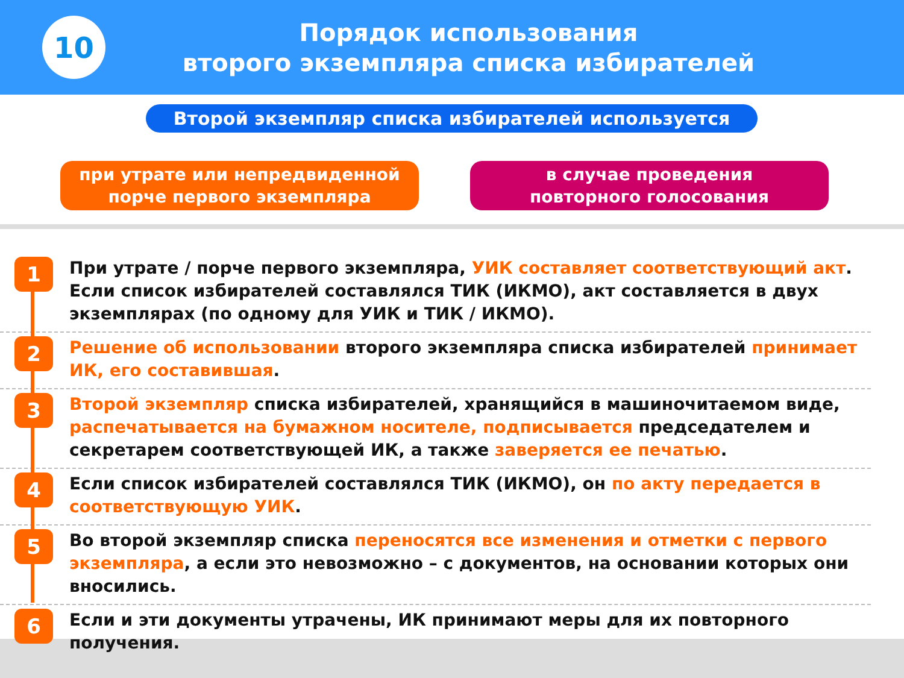10
Порядок использования
второго экземпляра списка избирателей
Второй экземпляр списка избирателей используется
при утрате или непредвиденной
порче первого экземпляра
в случае проведения
повторного голосования
1
При утрате / порче первого экземпляра, УИК составляет соответствующий акт. Если список избирателей составлялся ТИК (ИКМО), акт составляется в двух экземплярах (по одному для УИК и ТИК / ИКМО).
2
Решение об использовании второго экземпляра списка избирателей принимает ИК, его составившая.
3
Второй экземпляр списка избирателей, хранящийся в машиночитаемом виде, распечатывается на бумажном носителе, подписывается председателем и секретарем соответствующей ИК, а также заверяется ее печатью.
4
Если список избирателей составлялся ТИК (ИКМО), он по акту передается в соответствующую УИК.
5
Во второй экземпляр списка переносятся все изменения и отметки с первого экземпляра, а если это невозможно – с документов, на основании которых они вносились.
6
Если и эти документы утрачены, ИК принимают меры для их повторного получения.